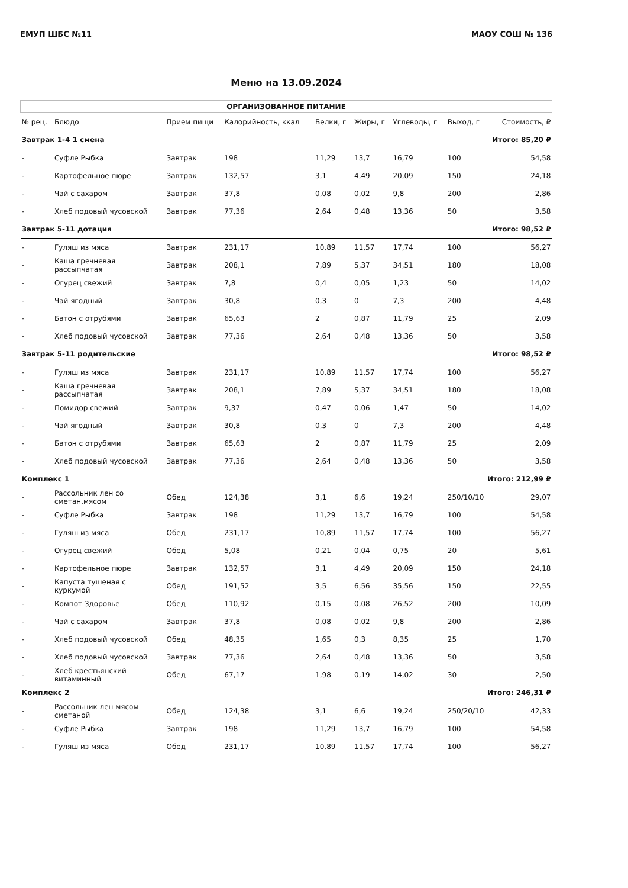ЕМУП ШБС №11 МАОУ СОШ № 136
Меню на 13.09.2024
| ОРГАНИЗОВАННОЕ ПИТАНИЕ | | | | | | | | |
| --- | --- | --- | --- | --- | --- | --- | --- | --- |
| № рец. | Блюдо | Прием пищи | Калорийность, ккал | Белки, г | Жиры, г | Углеводы, г | Выход, г | Стоимость, ₽ |
| Завтрак 1-4 1 смена | | | | | | | Итого: 85,20 ₽ | |
| - | Суфле Рыбка | Завтрак | 198 | 11,29 | 13,7 | 16,79 | 100 | 54,58 |
| - | Картофельное пюре | Завтрак | 132,57 | 3,1 | 4,49 | 20,09 | 150 | 24,18 |
| - | Чай с сахаром | Завтрак | 37,8 | 0,08 | 0,02 | 9,8 | 200 | 2,86 |
| - | Хлеб подовый чусовской | Завтрак | 77,36 | 2,64 | 0,48 | 13,36 | 50 | 3,58 |
| Завтрак 5-11 дотация | | | | | | | Итого: 98,52 ₽ | |
| - | Гуляш из мяса | Завтрак | 231,17 | 10,89 | 11,57 | 17,74 | 100 | 56,27 |
| - | Каша гречневая рассыпчатая | Завтрак | 208,1 | 7,89 | 5,37 | 34,51 | 180 | 18,08 |
| - | Огурец свежий | Завтрак | 7,8 | 0,4 | 0,05 | 1,23 | 50 | 14,02 |
| - | Чай ягодный | Завтрак | 30,8 | 0,3 | 0 | 7,3 | 200 | 4,48 |
| - | Батон с отрубями | Завтрак | 65,63 | 2 | 0,87 | 11,79 | 25 | 2,09 |
| - | Хлеб подовый чусовской | Завтрак | 77,36 | 2,64 | 0,48 | 13,36 | 50 | 3,58 |
| Завтрак 5-11 родительские | | | | | | | Итого: 98,52 ₽ | |
| - | Гуляш из мяса | Завтрак | 231,17 | 10,89 | 11,57 | 17,74 | 100 | 56,27 |
| - | Каша гречневая рассыпчатая | Завтрак | 208,1 | 7,89 | 5,37 | 34,51 | 180 | 18,08 |
| - | Помидор свежий | Завтрак | 9,37 | 0,47 | 0,06 | 1,47 | 50 | 14,02 |
| - | Чай ягодный | Завтрак | 30,8 | 0,3 | 0 | 7,3 | 200 | 4,48 |
| - | Батон с отрубями | Завтрак | 65,63 | 2 | 0,87 | 11,79 | 25 | 2,09 |
| - | Хлеб подовый чусовской | Завтрак | 77,36 | 2,64 | 0,48 | 13,36 | 50 | 3,58 |
| Комплекс 1 | | | | | | | Итого: 212,99 ₽ | |
| - | Рассольник лен со сметан.мясом | Обед | 124,38 | 3,1 | 6,6 | 19,24 | 250/10/10 | 29,07 |
| - | Суфле Рыбка | Завтрак | 198 | 11,29 | 13,7 | 16,79 | 100 | 54,58 |
| - | Гуляш из мяса | Обед | 231,17 | 10,89 | 11,57 | 17,74 | 100 | 56,27 |
| - | Огурец свежий | Обед | 5,08 | 0,21 | 0,04 | 0,75 | 20 | 5,61 |
| - | Картофельное пюре | Завтрак | 132,57 | 3,1 | 4,49 | 20,09 | 150 | 24,18 |
| - | Капуста тушеная с куркумой | Обед | 191,52 | 3,5 | 6,56 | 35,56 | 150 | 22,55 |
| - | Компот Здоровье | Обед | 110,92 | 0,15 | 0,08 | 26,52 | 200 | 10,09 |
| - | Чай с сахаром | Завтрак | 37,8 | 0,08 | 0,02 | 9,8 | 200 | 2,86 |
| - | Хлеб подовый чусовской | Обед | 48,35 | 1,65 | 0,3 | 8,35 | 25 | 1,70 |
| - | Хлеб подовый чусовской | Завтрак | 77,36 | 2,64 | 0,48 | 13,36 | 50 | 3,58 |
| - | Хлеб крестьянский витаминный | Обед | 67,17 | 1,98 | 0,19 | 14,02 | 30 | 2,50 |
| Комплекс 2 | | | | | | | Итого: 246,31 ₽ | |
| - | Рассольник лен мясом сметаной | Обед | 124,38 | 3,1 | 6,6 | 19,24 | 250/20/10 | 42,33 |
| - | Суфле Рыбка | Завтрак | 198 | 11,29 | 13,7 | 16,79 | 100 | 54,58 |
| - | Гуляш из мяса | Обед | 231,17 | 10,89 | 11,57 | 17,74 | 100 | 56,27 |